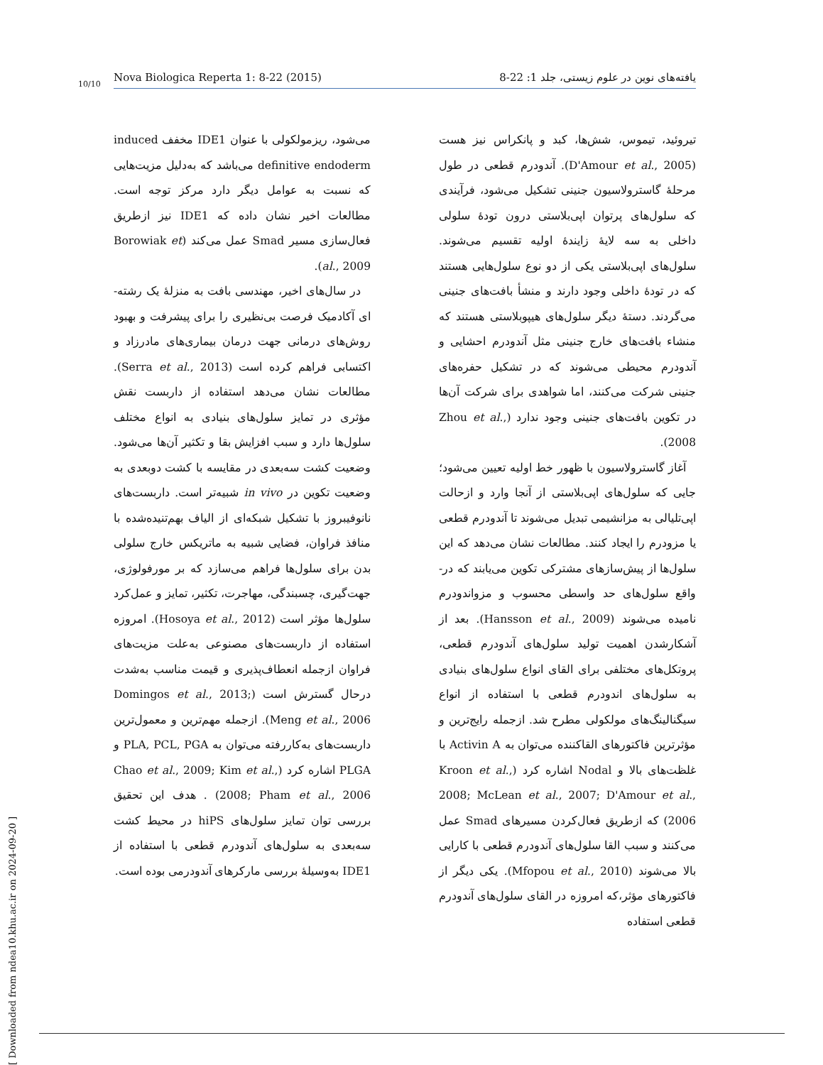10/10
Nova Biologica Reperta 1: 8-22 (2015) یافته‌های نوین در علوم زیستی، جلد 1: 22-8
تیروئید، تیموس، شش‌ها، کبد و پانکراس نیز هست (D'Amour et al., 2005). آندودرم قطعی در طول مرحلهٔ گاسترولاسیون جنینی تشکیل می‌شود، فرآیندی که سلول‌های پرتوان اپی‌بلاستی درون تودهٔ سلولی داخلی به سه لایهٔ زایندهٔ اولیه تقسیم می‌شوند. سلول‌های اپی‌بلاستی یکی از دو نوع سلول‌هایی هستند که در تودهٔ داخلی وجود دارند و منشأ بافت‌های جنینی می‌گردند. دستهٔ دیگر سلول‌های هیپوبلاستی هستند که منشاء بافت‌های خارج جنینی مثل آندودرم احشایی و آندودرم محیطی می‌شوند که در تشکیل حفره‌های جنینی شرکت می‌کنند، اما شواهدی برای شرکت آن‌ها در تکوین بافت‌های جنینی وجود ندارد (Zhou et al., 2008).
آغاز گاسترولاسیون با ظهور خط اولیه تعیین می‌شود؛ جایی که سلول‌های اپی‌بلاستی از آنجا وارد و ازحالت اپی‌تلیالی به مزانشیمی تبدیل می‌شوند تا آندودرم قطعی یا مزودرم را ایجاد کنند. مطالعات نشان می‌دهد که این سلول‌ها از پیش‌سازهای مشترکی تکوین می‌یابند که در-واقع سلول‌های حد واسطی محسوب و مزواندودرم نامیده می‌شوند (Hansson et al., 2009). بعد از آشکارشدن اهمیت تولید سلول‌های آندودرم قطعی، پروتکل‌های مختلفی برای القای انواع سلول‌های بنیادی به سلول‌های اندودرم قطعی با استفاده از انواع سیگنالینگ‌های مولکولی مطرح شد. ازجمله رایج‌ترین و مؤثرترین فاکتورهای القاکننده می‌توان به Activin A با غلظت‌های بالا و Nodal اشاره کرد (Kroon et al., 2008; McLean et al., 2007; D'Amour et al., 2006) که ازطریق فعال‌کردن مسیرهای Smad عمل می‌کنند و سبب القا سلول‌های آندودرم قطعی با کارایی بالا می‌شوند (Mfopou et al., 2010). یکی دیگر از فاکتورهای مؤثر،که امروزه در القای سلول‌های آندودرم قطعی استفاده
می‌شود، ریزمولکولی با عنوان IDE1 مخفف induced definitive endoderm می‌باشد که به‌دلیل مزیت‌هایی که نسبت به عوامل دیگر دارد مرکز توجه است. مطالعات اخیر نشان داده که IDE1 نیز ازطریق فعال‌سازی مسیر Smad عمل می‌کند (Borowiak et al., 2009).
در سال‌های اخیر، مهندسی بافت به منزلهٔ یک رشته-ای آکادمیک فرصت بی‌نظیری را برای پیشرفت و بهبود روش‌های درمانی جهت درمان بیماری‌های مادرزاد و اکتسابی فراهم کرده است (Serra et al., 2013). مطالعات نشان می‌دهد استفاده از داربست نقش مؤثری در تمایز سلول‌های بنیادی به انواع مختلف سلول‌ها دارد و سبب افزایش بقا و تکثیر آن‌ها می‌شود. وضعیت کشت سه‌بعدی در مقایسه با کشت دوبعدی به وضعیت تکوین در in vivo شبیه‌تر است. داربست‌های نانوفیبروز با تشکیل شبکه‌ای از الیاف بهم‌تنیده‌شده با منافذ فراوان، فضایی شبیه به ماتریکس خارج سلولی بدن برای سلول‌ها فراهم می‌سازد که بر مورفولوژی، جهت‌گیری، چسبندگی، مهاجرت، تکثیر، تمایز و عمل‌کرد سلول‌ها مؤثر است (Hosoya et al., 2012). امروزه استفاده از داربست‌های مصنوعی به‌علت مزیت‌های فراوان ازجمله انعطاف‌پذیری و قیمت مناسب به‌شدت درحال گسترش است (Domingos et al., 2013; Meng et al., 2006). ازجمله مهم‌ترین و معمول‌ترین داربست‌های به‌کاررفته می‌توان به PLA, PCL, PGA و PLGA اشاره کرد (Chao et al., 2009; Kim et al., 2008; Pham et al., 2006) . هدف این تحقیق بررسی توان تمایز سلول‌های hiPS در محیط کشت سه‌بعدی به سلول‌های آندودرم قطعی با استفاده از IDE1 به‌وسیلهٔ بررسی مارکرهای آندودرمی بوده است.
[ Downloaded from ndea10.khu.ac.ir on 2024-09-20 ]